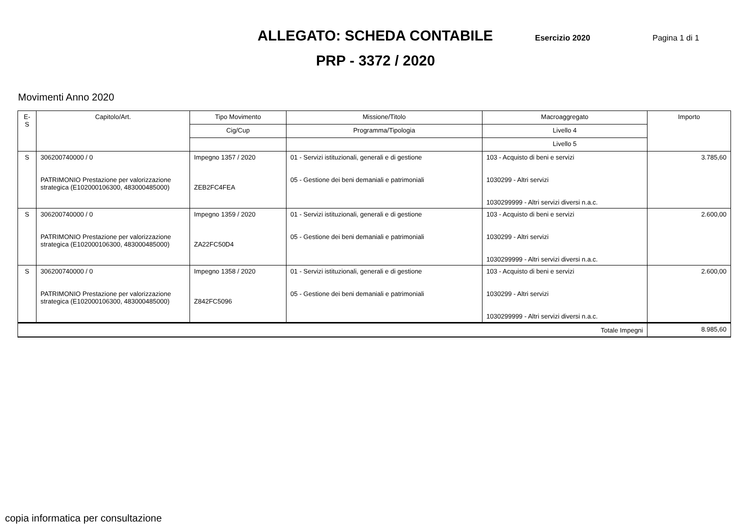ALLEGATO: SCHEDA CONTABILE
Esercizio 2020 Pagina 1 di 1
PRP - 3372 / 2020
Movimenti Anno 2020
| E-S | Capitolo/Art. | Tipo Movimento | Missione/Titolo | Macroaggregato | Importo |
| --- | --- | --- | --- | --- | --- |
| | | Cig/Cup | Programma/Tipologia | Livello 4 | |
| | | | | Livello 5 | |
| S | 306200740000 / 0 PATRIMONIO Prestazione per valorizzazione strategica (E102000106300, 483000485000) | Impegno 1357 / 2020 ZEB2FC4FEA | 01 - Servizi istituzionali, generali e di gestione 05 - Gestione dei beni demaniali e patrimoniali | 103 - Acquisto di beni e servizi 1030299 - Altri servizi 1030299999 - Altri servizi diversi n.a.c. | 3.785,60 |
| S | 306200740000 / 0 PATRIMONIO Prestazione per valorizzazione strategica (E102000106300, 483000485000) | Impegno 1359 / 2020 ZA22FC50D4 | 01 - Servizi istituzionali, generali e di gestione 05 - Gestione dei beni demaniali e patrimoniali | 103 - Acquisto di beni e servizi 1030299 - Altri servizi 1030299999 - Altri servizi diversi n.a.c. | 2.600,00 |
| S | 306200740000 / 0 PATRIMONIO Prestazione per valorizzazione strategica (E102000106300, 483000485000) | Impegno 1358 / 2020 Z842FC5096 | 01 - Servizi istituzionali, generali e di gestione 05 - Gestione dei beni demaniali e patrimoniali | 103 - Acquisto di beni e servizi 1030299 - Altri servizi 1030299999 - Altri servizi diversi n.a.c. | 2.600,00 |
| Totale Impegni | | | | | 8.985,60 |
copia informatica per consultazione